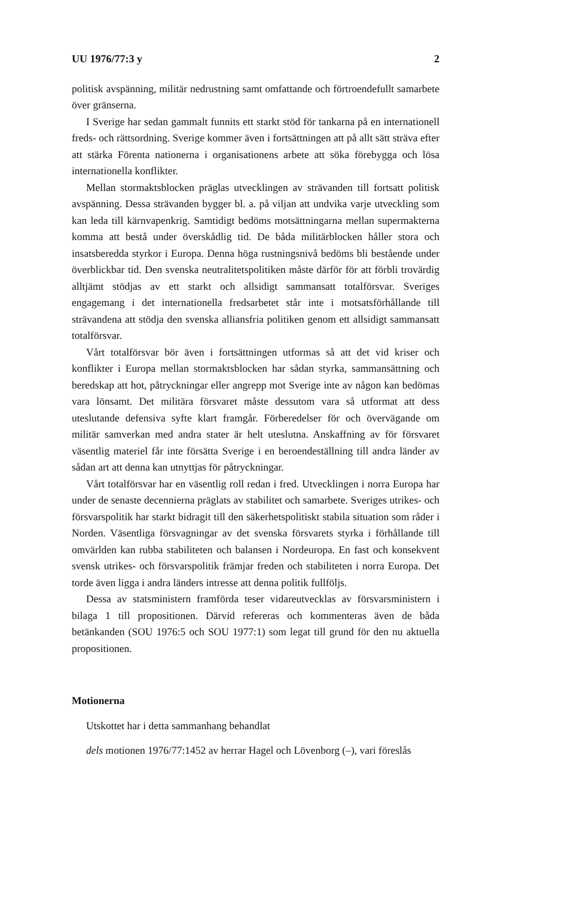UU 1976/77:3 y 2
politisk avspänning, militär nedrustning samt omfattande och förtroendefullt samarbete över gränserna.
I Sverige har sedan gammalt funnits ett starkt stöd för tankarna på en internationell freds- och rättsordning. Sverige kommer även i fortsättningen att på allt sätt sträva efter att stärka Förenta nationerna i organisationens arbete att söka förebygga och lösa internationella konflikter.
Mellan stormaktsblocken präglas utvecklingen av strävanden till fortsatt politisk avspänning. Dessa strävanden bygger bl. a. på viljan att undvika varje utveckling som kan leda till kärnvapenkrig. Samtidigt bedöms motsättningarna mellan supermakterna komma att bestå under överskådlig tid. De båda militärblocken håller stora och insatsberedda styrkor i Europa. Denna höga rustningsnivå bedöms bli bestående under överblickbar tid. Den svenska neutralitetspolitiken måste därför för att förbli trovärdig alltjämt stödjas av ett starkt och allsidigt sammansatt totalförsvar. Sveriges engagemang i det internationella fredsarbetet står inte i motsatsförhållande till strävandena att stödja den svenska alliansfria politiken genom ett allsidigt sammansatt totalförsvar.
Vårt totalförsvar bör även i fortsättningen utformas så att det vid kriser och konflikter i Europa mellan stormaktsblocken har sådan styrka, sammansättning och beredskap att hot, påtryckningar eller angrepp mot Sverige inte av någon kan bedömas vara lönsamt. Det militära försvaret måste dessutom vara så utformat att dess uteslutande defensiva syfte klart framgår. Förberedelser för och övervägande om militär samverkan med andra stater är helt uteslutna. Anskaffning av för försvaret väsentlig materiel får inte försätta Sverige i en beroendeställning till andra länder av sådan art att denna kan utnyttjas för påtryckningar.
Vårt totalförsvar har en väsentlig roll redan i fred. Utvecklingen i norra Europa har under de senaste decennierna präglats av stabilitet och samarbete. Sveriges utrikes- och försvarspolitik har starkt bidragit till den säkerhetspolitiskt stabila situation som råder i Norden. Väsentliga försvagningar av det svenska försvarets styrka i förhållande till omvärlden kan rubba stabiliteten och balansen i Nordeuropa. En fast och konsekvent svensk utrikes- och försvarspolitik främjar freden och stabiliteten i norra Europa. Det torde även ligga i andra länders intresse att denna politik fullföljs.
Dessa av statsministern framförda teser vidareutvecklas av försvarsministern i bilaga 1 till propositionen. Därvid refereras och kommenteras även de båda betänkanden (SOU 1976:5 och SOU 1977:1) som legat till grund för den nu aktuella propositionen.
Motionerna
Utskottet har i detta sammanhang behandlat
dels motionen 1976/77:1452 av herrar Hagel och Lövenborg (–), vari föreslås